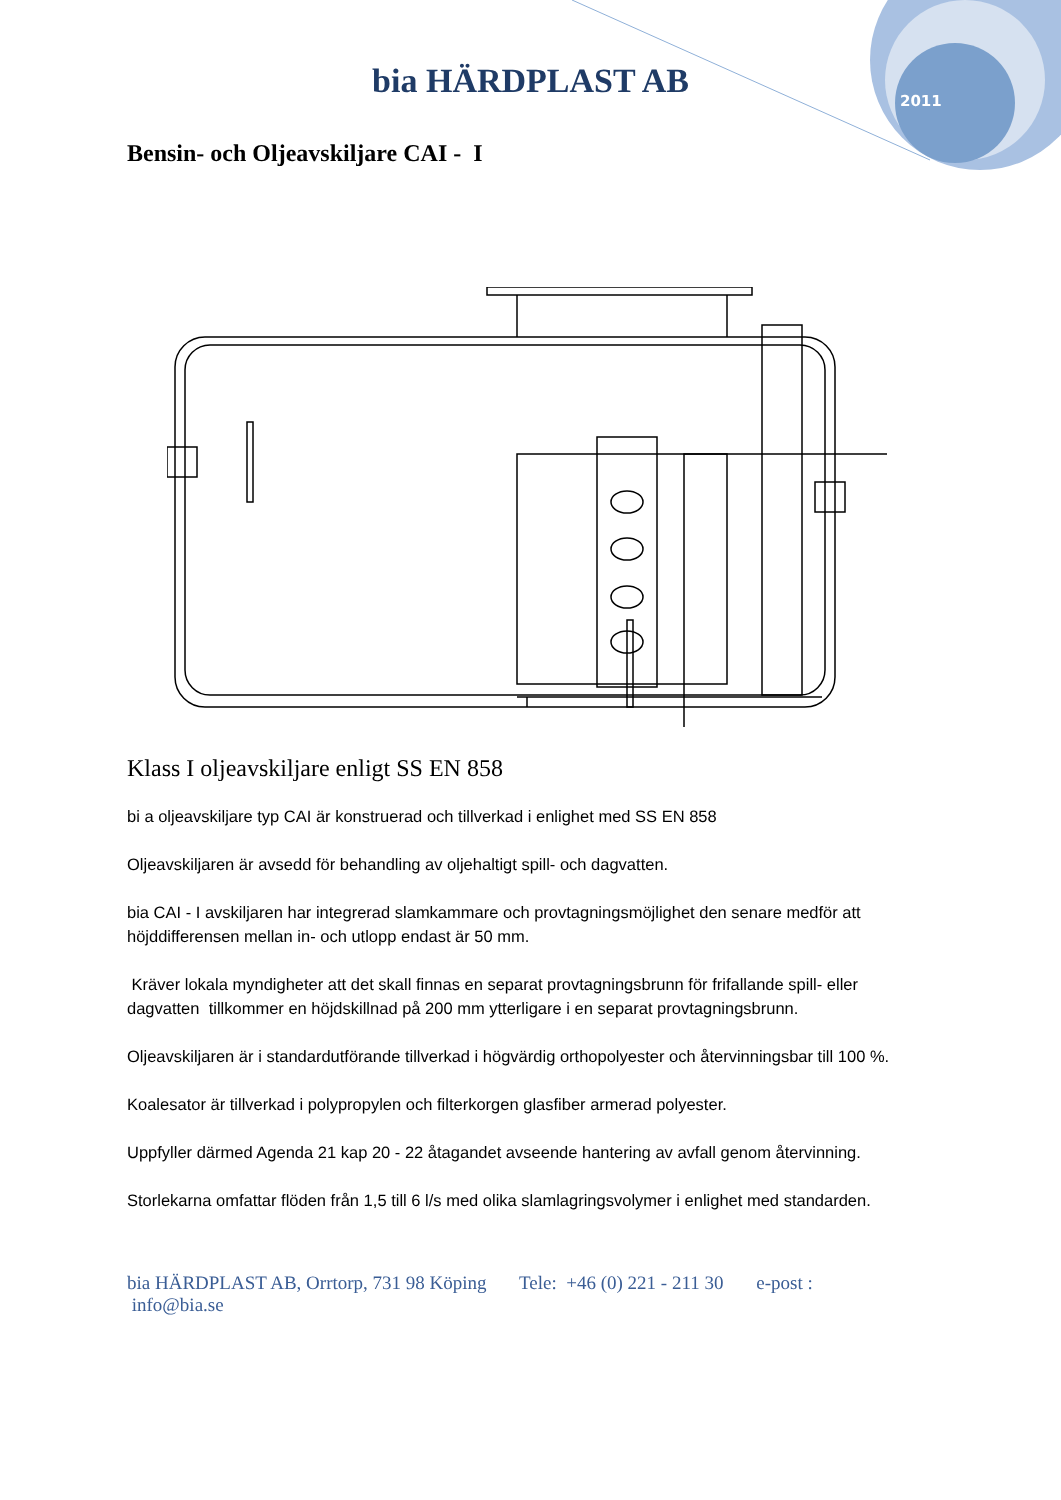bia HÄRDPLAST AB
2011
Bensin- och Oljeavskiljare CAI - I
Klass I oljeavskiljare enligt SS EN 858
bi a oljeavskiljare typ CAI är konstruerad och tillverkad i enlighet med SS EN 858
Oljeavskiljaren är avsedd för behandling av oljehaltigt spill- och dagvatten.
bia CAI - I avskiljaren har integrerad slamkammare och provtagningsmöjlighet den senare medför att höjddifferensen mellan in- och utlopp endast är 50 mm.
Kräver lokala myndigheter att det skall finnas en separat provtagningsbrunn för frifallande spill- eller dagvatten tillkommer en höjdskillnad på 200 mm ytterligare i en separat provtagningsbrunn.
Oljeavskiljaren är i standardutförande tillverkad i högvärdig orthopolyester och återvinningsbar till 100 %.
Koalesator är tillverkad i polypropylen och filterkorgen glasfiber armerad polyester.
Uppfyller därmed Agenda 21 kap 20 - 22 åtagandet avseende hantering av avfall genom återvinning.
Storlekarna omfattar flöden från 1,5 till 6 l/s med olika slamlagringsvolymer i enlighet med standarden.
bia HÄRDPLAST AB, Orrtorp, 731 98 Köping Tele: +46 (0) 221 - 211 30 e-post : info@bia.se